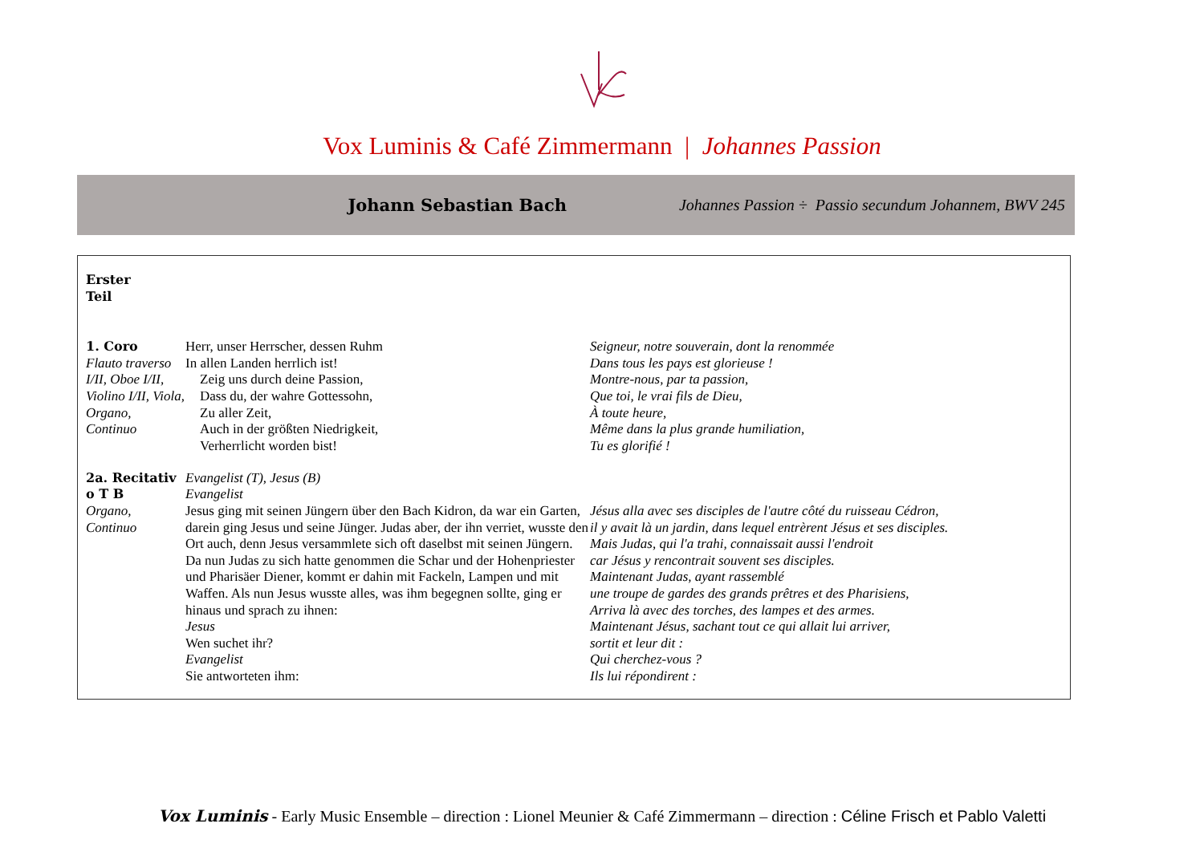Vox Luminis & Café Zimmermann | Johannes Passion
Johann Sebastian Bach
Johannes Passion ÷ Passio secundum Johannem, BWV 245
| Erster Teil | | |
| 1. Coro Flauto traverso I/II, Oboe I/II, Violino I/II, Viola, Organo, Continuo | Herr, unser Herrscher, dessen Ruhm In allen Landen herrlich ist! Zeig uns durch deine Passion, Dass du, der wahre Gottessohn, Zu aller Zeit, Auch in der größten Niedrigkeit, Verherrlicht worden bist! | Seigneur, notre souverain, dont la renommée Dans tous les pays est glorieuse ! Montre-nous, par ta passion, Que toi, le vrai fils de Dieu, À toute heure, Même dans la plus grande humiliation, Tu es glorifié ! |
| 2a. Recitativ o T B Organo, Continuo | Evangelist (T), Jesus (B) Evangelist Jesus ging mit seinen Jüngern über den Bach Kidron, da war ein Garten, darein ging Jesus und seine Jünger. Judas aber, der ihn verriet, wusste den Ort auch, denn Jesus versammlete sich oft daselbst mit seinen Jüngern. Da nun Judas zu sich hatte genommen die Schar und der Hohenpriester und Pharisäer Diener, kommt er dahin mit Fackeln, Lampen und mit Waffen. Als nun Jesus wusste alles, was ihm begegnen sollte, ging er hinaus und sprach zu ihnen: Jesus Wen suchet ihr? Evangelist Sie antworteten ihm: | Jésus alla avec ses disciples de l'autre côté du ruisseau Cédron, il y avait là un jardin, dans lequel entrèrent Jésus et ses disciples. Mais Judas, qui l'a trahi, connaissait aussi l'endroit car Jésus y rencontrait souvent ses disciples. Maintenant Judas, ayant rassemblé une troupe de gardes des grands prêtres et des Pharisiens, Arriva là avec des torches, des lampes et des armes. Maintenant Jésus, sachant tout ce qui allait lui arriver, sortit et leur dit : Qui cherchez-vous ? Ils lui répondirent : |
Vox Luminis - Early Music Ensemble – direction : Lionel Meunier & Café Zimmermann – direction : Céline Frisch et Pablo Valetti